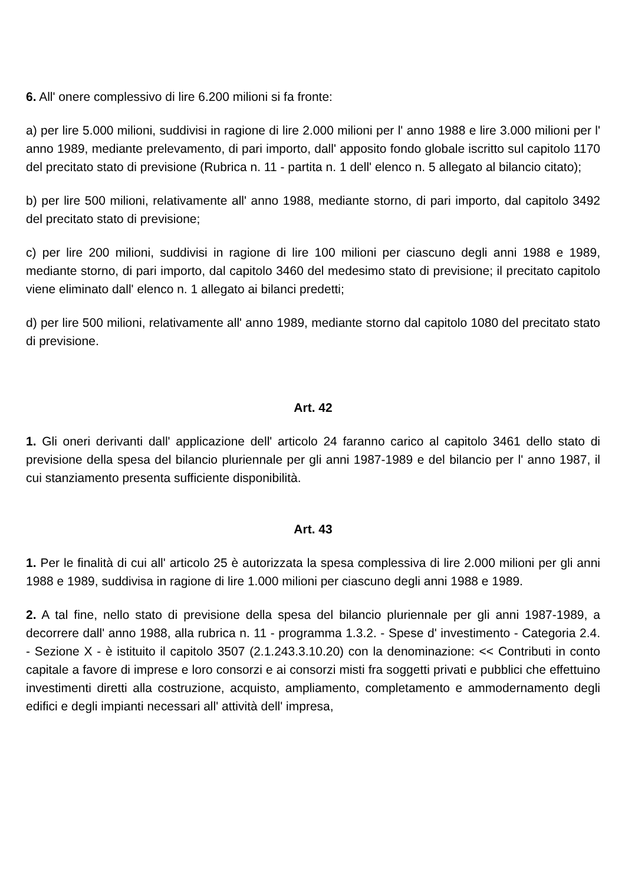6. All' onere complessivo di lire 6.200 milioni si fa fronte:
a) per lire 5.000 milioni, suddivisi in ragione di lire 2.000 milioni per l' anno 1988 e lire 3.000 milioni per l' anno 1989, mediante prelevamento, di pari importo, dall' apposito fondo globale iscritto sul capitolo 1170 del precitato stato di previsione (Rubrica n. 11 - partita n. 1 dell' elenco n. 5 allegato al bilancio citato);
b) per lire 500 milioni, relativamente all' anno 1988, mediante storno, di pari importo, dal capitolo 3492 del precitato stato di previsione;
c) per lire 200 milioni, suddivisi in ragione di lire 100 milioni per ciascuno degli anni 1988 e 1989, mediante storno, di pari importo, dal capitolo 3460 del medesimo stato di previsione; il precitato capitolo viene eliminato dall' elenco n. 1 allegato ai bilanci predetti;
d) per lire 500 milioni, relativamente all' anno 1989, mediante storno dal capitolo 1080 del precitato stato di previsione.
Art. 42
1. Gli oneri derivanti dall' applicazione dell' articolo 24 faranno carico al capitolo 3461 dello stato di previsione della spesa del bilancio pluriennale per gli anni 1987-1989 e del bilancio per l' anno 1987, il cui stanziamento presenta sufficiente disponibilità.
Art. 43
1. Per le finalità di cui all' articolo 25 è autorizzata la spesa complessiva di lire 2.000 milioni per gli anni 1988 e 1989, suddivisa in ragione di lire 1.000 milioni per ciascuno degli anni 1988 e 1989.
2. A tal fine, nello stato di previsione della spesa del bilancio pluriennale per gli anni 1987-1989, a decorrere dall' anno 1988, alla rubrica n. 11 - programma 1.3.2. - Spese d' investimento - Categoria 2.4. - Sezione X - è istituito il capitolo 3507 (2.1.243.3.10.20) con la denominazione: << Contributi in conto capitale a favore di imprese e loro consorzi e ai consorzi misti fra soggetti privati e pubblici che effettuino investimenti diretti alla costruzione, acquisto, ampliamento, completamento e ammodernamento degli edifici e degli impianti necessari all' attività dell' impresa,